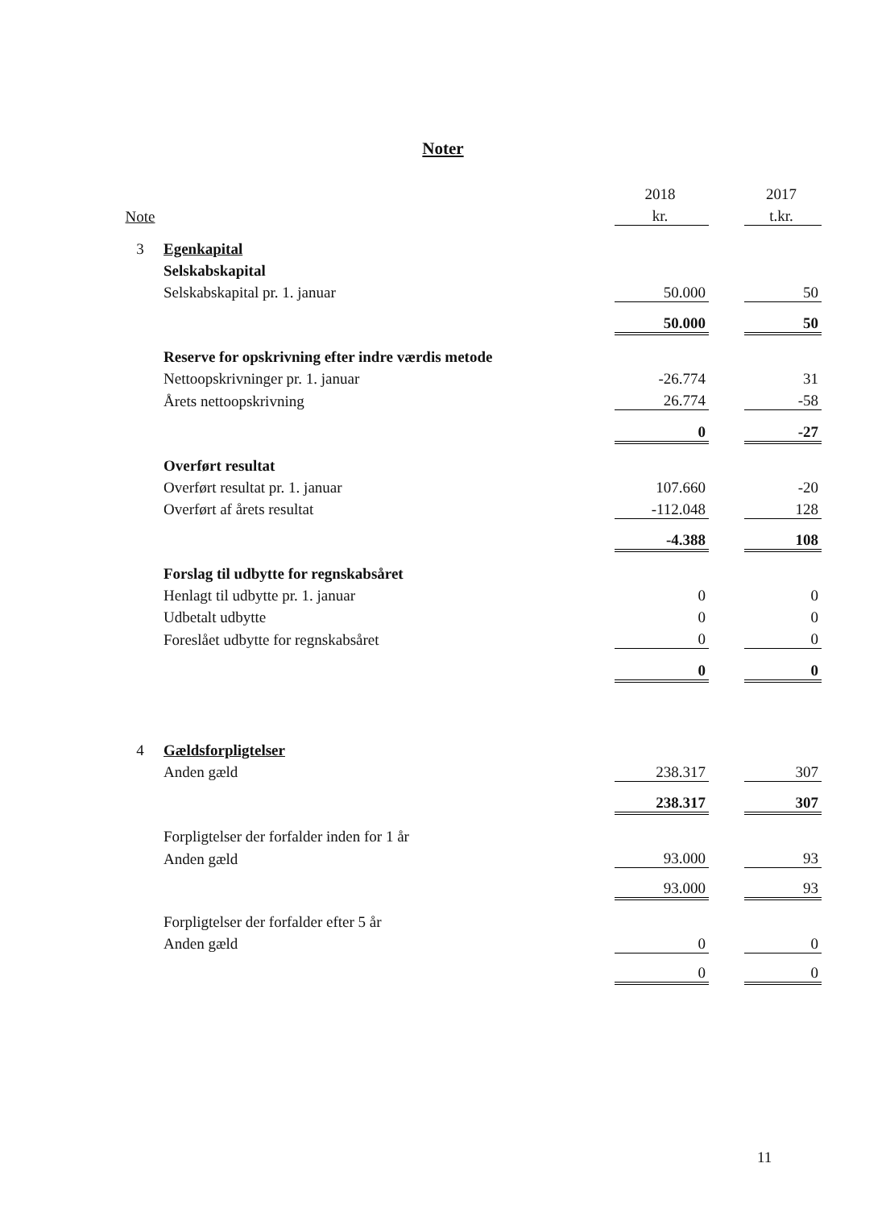Noter
| | | 2018 | | 2017 |
| Note | | kr. | | t.kr. |
| 3 | Egenkapital | | | |
| | Selskabskapital | | | |
| | Selskabskapital pr. 1. januar | 50.000 | | 50 |
| | | 50.000 | | 50 |
| | Reserve for opskrivning efter indre værdis metode | | | |
| | Nettoopskrivninger pr. 1. januar | -26.774 | | 31 |
| | Årets nettoopskrivning | 26.774 | | -58 |
| | | 0 | | -27 |
| | Overført resultat | | | |
| | Overført resultat pr. 1. januar | 107.660 | | -20 |
| | Overført af årets resultat | -112.048 | | 128 |
| | | -4.388 | | 108 |
| | Forslag til udbytte for regnskabsåret | | | |
| | Henlagt til udbytte pr. 1. januar | 0 | | 0 |
| | Udbetalt udbytte | 0 | | 0 |
| | Foreslået udbytte for regnskabsåret | 0 | | 0 |
| | | 0 | | 0 |
| 4 | Gældsforpligtelser | | | |
| | Anden gæld | 238.317 | | 307 |
| | | 238.317 | | 307 |
| | Forpligtelser der forfalder inden for 1 år | | | |
| | Anden gæld | 93.000 | | 93 |
| | | 93.000 | | 93 |
| | Forpligtelser der forfalder efter 5 år | | | |
| | Anden gæld | 0 | | 0 |
| | | 0 | | 0 |
11